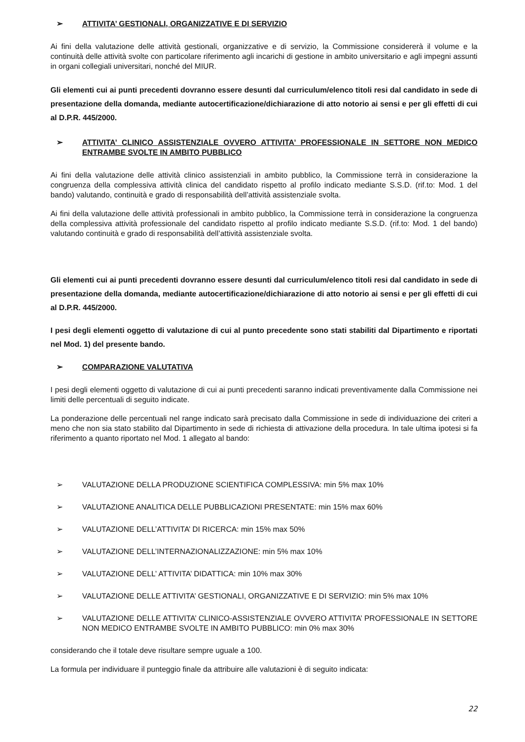➢ ATTIVITA’ GESTIONALI, ORGANIZZATIVE E DI SERVIZIO
Ai fini della valutazione delle attività gestionali, organizzative e di servizio, la Commissione considererà il volume e la continuità delle attività svolte con particolare riferimento agli incarichi di gestione in ambito universitario e agli impegni assunti in organi collegiali universitari, nonché del MIUR.
Gli elementi cui ai punti precedenti dovranno essere desunti dal curriculum/elenco titoli resi dal candidato in sede di presentazione della domanda, mediante autocertificazione/dichiarazione di atto notorio ai sensi e per gli effetti di cui al D.P.R. 445/2000.
➢ ATTIVITA’ CLINICO ASSISTENZIALE OVVERO ATTIVITA’ PROFESSIONALE IN SETTORE NON MEDICO ENTRAMBE SVOLTE IN AMBITO PUBBLICO
Ai fini della valutazione delle attività clinico assistenziali in ambito pubblico, la Commissione terrà in considerazione la congruenza della complessiva attività clinica del candidato rispetto al profilo indicato mediante S.S.D. (rif.to: Mod. 1 del bando) valutando, continuità e grado di responsabilità dell’attività assistenziale svolta.
Ai fini della valutazione delle attività professionali in ambito pubblico, la Commissione terrà in considerazione la congruenza della complessiva attività professionale del candidato rispetto al profilo indicato mediante S.S.D. (rif.to: Mod. 1 del bando) valutando continuità e grado di responsabilità dell’attività assistenziale svolta.
Gli elementi cui ai punti precedenti dovranno essere desunti dal curriculum/elenco titoli resi dal candidato in sede di presentazione della domanda, mediante autocertificazione/dichiarazione di atto notorio ai sensi e per gli effetti di cui al D.P.R. 445/2000.
I pesi degli elementi oggetto di valutazione di cui al punto precedente sono stati stabiliti dal Dipartimento e riportati nel Mod. 1) del presente bando.
➢ COMPARAZIONE VALUTATIVA
I pesi degli elementi oggetto di valutazione di cui ai punti precedenti saranno indicati preventivamente dalla Commissione nei limiti delle percentuali di seguito indicate.
La ponderazione delle percentuali nel range indicato sarà precisato dalla Commissione in sede di individuazione dei criteri a meno che non sia stato stabilito dal Dipartimento in sede di richiesta di attivazione della procedura. In tale ultima ipotesi si fa riferimento a quanto riportato nel Mod. 1 allegato al bando:
➢ VALUTAZIONE DELLA PRODUZIONE SCIENTIFICA COMPLESSIVA: min 5% max 10%
➢ VALUTAZIONE ANALITICA DELLE PUBBLICAZIONI PRESENTATE: min 15% max 60%
➢ VALUTAZIONE DELL’ATTIVITA’ DI RICERCA: min 15% max 50%
➢ VALUTAZIONE DELL’INTERNAZIONALIZZAZIONE: min 5% max 10%
➢ VALUTAZIONE DELL’ ATTIVITA’ DIDATTICA: min 10% max 30%
➢ VALUTAZIONE DELLE ATTIVITA’ GESTIONALI, ORGANIZZATIVE E DI SERVIZIO: min 5% max 10%
➢ VALUTAZIONE DELLE ATTIVITA’ CLINICO-ASSISTENZIALE OVVERO ATTIVITA’ PROFESSIONALE IN SETTORE NON MEDICO ENTRAMBE SVOLTE IN AMBITO PUBBLICO: min 0% max 30%
considerando che il totale deve risultare sempre uguale a 100.
La formula per individuare il punteggio finale da attribuire alle valutazioni è di seguito indicata:
22